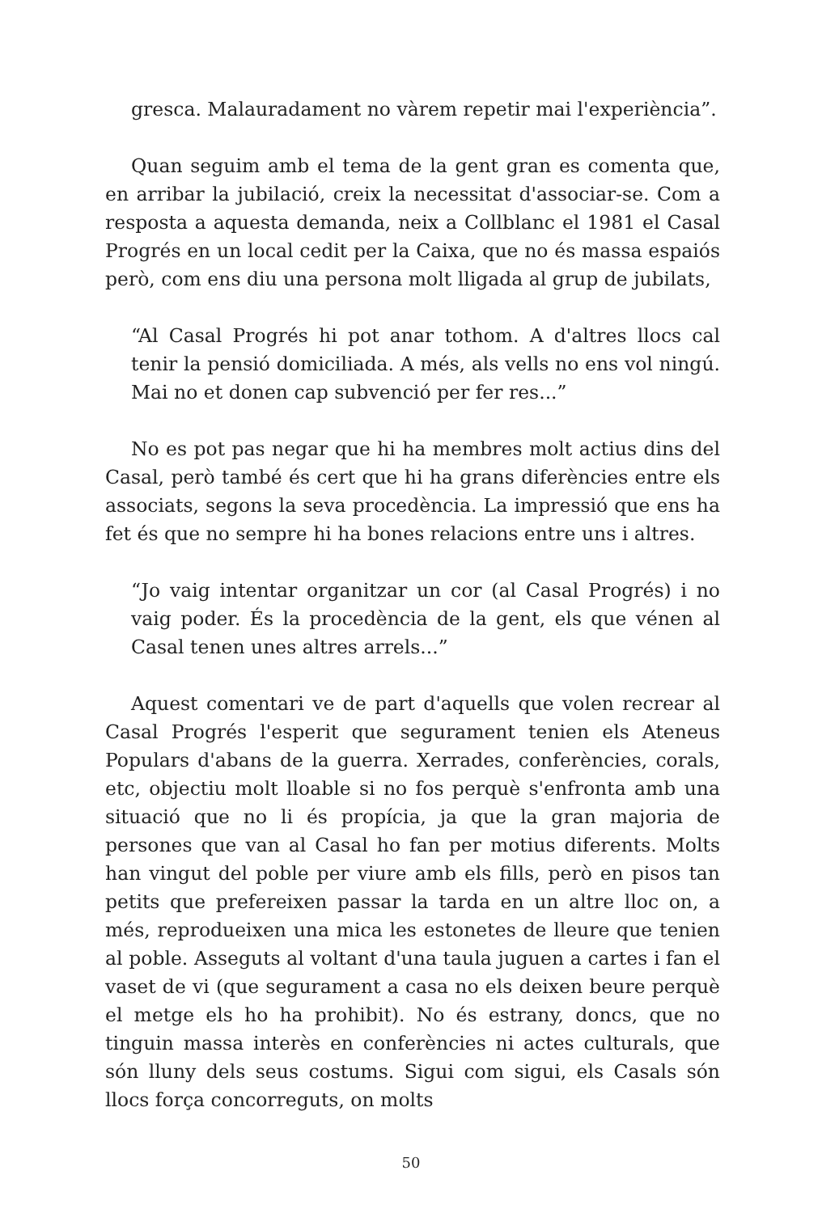gresca. Malauradament no vàrem repetir mai l'experiència”.
Quan seguim amb el tema de la gent gran es comenta que, en arribar la jubilació, creix la necessitat d'associar-se. Com a resposta a aquesta demanda, neix a Collblanc el 1981 el Casal Progrés en un local cedit per la Caixa, que no és massa espaiós però, com ens diu una persona molt lligada al grup de jubilats,
“Al Casal Progrés hi pot anar tothom. A d'altres llocs cal tenir la pensió domiciliada. A més, als vells no ens vol ningú. Mai no et donen cap subvenció per fer res...”
No es pot pas negar que hi ha membres molt actius dins del Casal, però també és cert que hi ha grans diferències entre els associats, segons la seva procedència. La impressió que ens ha fet és que no sempre hi ha bones relacions entre uns i altres.
“Jo vaig intentar organitzar un cor (al Casal Progrés) i no vaig poder. És la procedència de la gent, els que vénen al Casal tenen unes altres arrels...”
Aquest comentari ve de part d'aquells que volen recrear al Casal Progrés l'esperit que segurament tenien els Ateneus Populars d'abans de la guerra. Xerrades, conferències, corals, etc, objectiu molt lloable si no fos perquè s'enfronta amb una situació que no li és propícia, ja que la gran majoria de persones que van al Casal ho fan per motius diferents. Molts han vingut del poble per viure amb els fills, però en pisos tan petits que prefereixen passar la tarda en un altre lloc on, a més, reprodueixen una mica les estonetes de lleure que tenien al poble. Asseguts al voltant d'una taula juguen a cartes i fan el vaset de vi (que segurament a casa no els deixen beure perquè el metge els ho ha prohibit). No és estrany, doncs, que no tinguin massa interès en conferències ni actes culturals, que són lluny dels seus costums. Sigui com sigui, els Casals són llocs força concorreguts, on molts
50